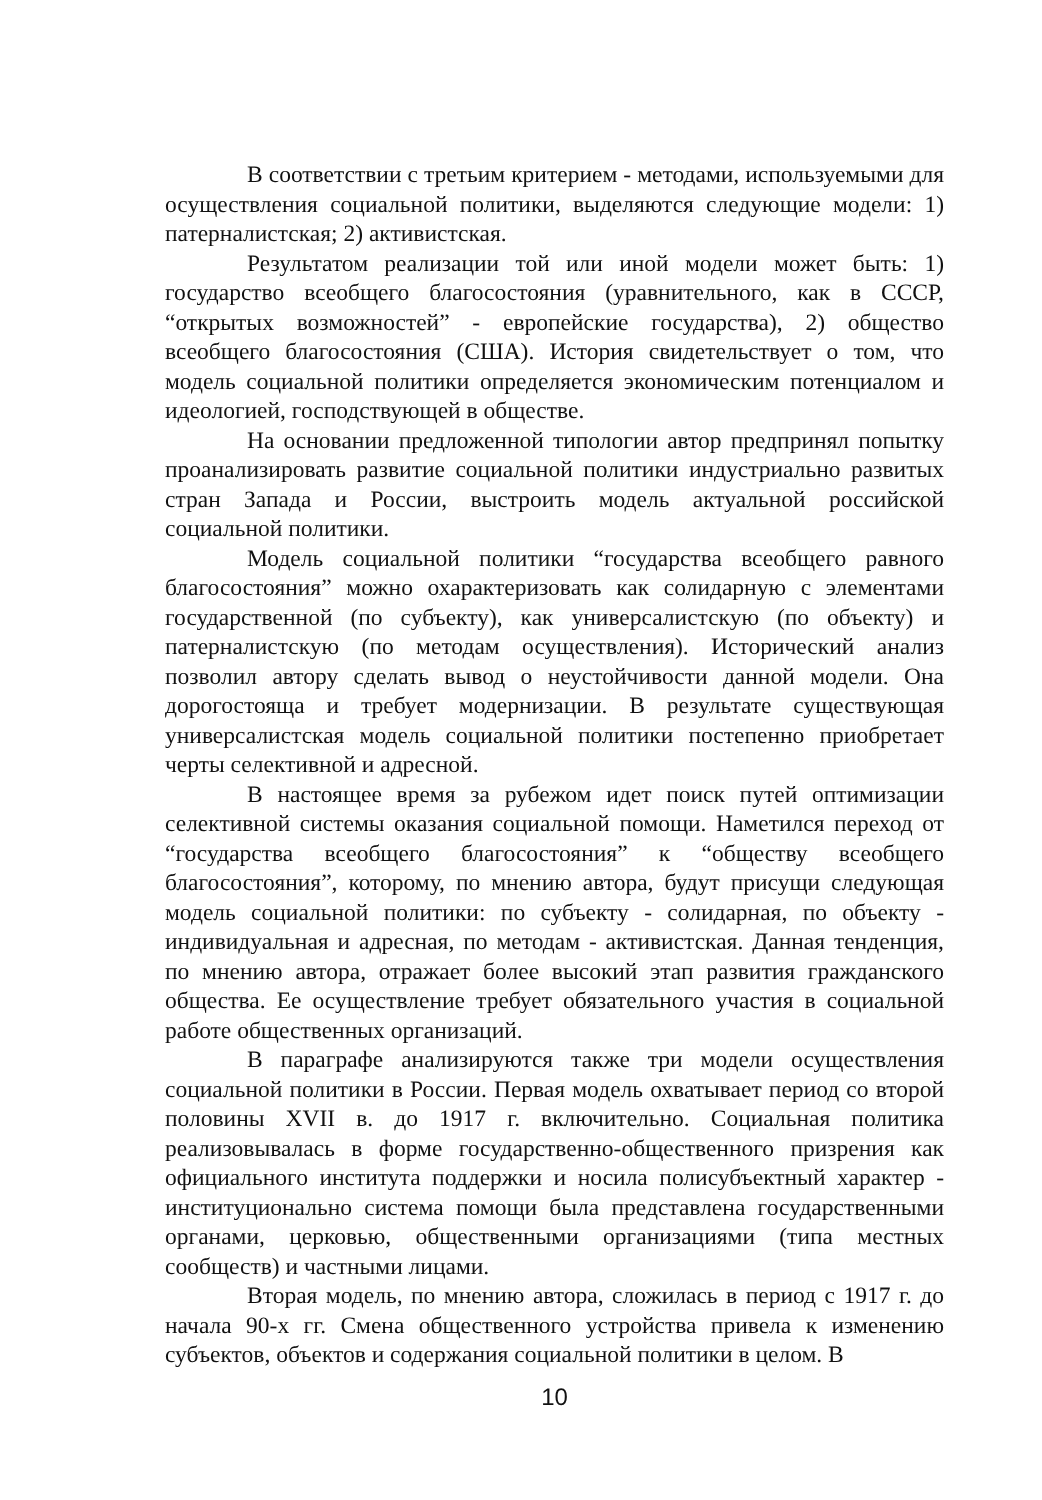В соответствии с третьим критерием - методами, используемыми для осуществления социальной политики, выделяются следующие модели: 1) патерналистская; 2) активистская.
Результатом реализации той или иной модели может быть: 1) государство всеобщего благосостояния (уравнительного, как в СССР, “открытых возможностей” - европейские государства), 2) общество всеобщего благосостояния (США). История свидетельствует о том, что модель социальной политики определяется экономическим потенциалом и идеологией, господствующей в обществе.
На основании предложенной типологии автор предпринял попытку проанализировать развитие социальной политики индустриально развитых стран Запада и России, выстроить модель актуальной российской социальной политики.
Модель социальной политики “государства всеобщего равного благосостояния” можно охарактеризовать как солидарную с элементами государственной (по субъекту), как универсалистскую (по объекту) и патерналистскую (по методам осуществления). Исторический анализ позволил автору сделать вывод о неустойчивости данной модели. Она дорогостояща и требует модернизации. В результате существующая универсалистская модель социальной политики постепенно приобретает черты селективной и адресной.
В настоящее время за рубежом идет поиск путей оптимизации селективной системы оказания социальной помощи. Наметился переход от “государства всеобщего благосостояния” к “обществу всеобщего благосостояния”, которому, по мнению автора, будут присущи следующая модель социальной политики: по субъекту - солидарная, по объекту - индивидуальная и адресная, по методам - активистская. Данная тенденция, по мнению автора, отражает более высокий этап развития гражданского общества. Ее осуществление требует обязательного участия в социальной работе общественных организаций.
В параграфе анализируются также три модели осуществления социальной политики в России. Первая модель охватывает период со второй половины XVII в. до 1917 г. включительно. Социальная политика реализовывалась в форме государственно-общественного призрения как официального института поддержки и носила полисубъектный характер - институционально система помощи была представлена государственными органами, церковью, общественными организациями (типа местных сообществ) и частными лицами.
Вторая модель, по мнению автора, сложилась в период с 1917 г. до начала 90-х гг. Смена общественного устройства привела к изменению субъектов, объектов и содержания социальной политики в целом. В
10